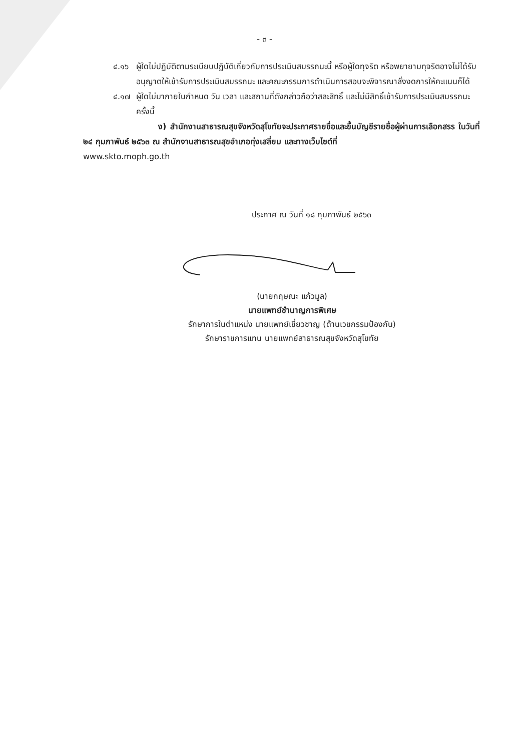- ๓ -
๔.๑๖ ผู้ใดไม่ปฏิบัติตามระเบียบปฏิบัติเกี่ยวกับการประเมินสมรรถนะนี้ หรือผู้ใดทุจริต หรือพยายามทุจริตอาจไม่ได้รับอนุญาตให้เข้ารับการประเมินสมรรถนะ และคณะกรรมการดำเนินการสอบจะพิจารณาสั่งงดการให้คะแนนก็ได้
๔.๑๗ ผู้ใดไม่มาภายในกำหนด วัน เวลา และสถานที่ดังกล่าวถือว่าสละสิทธิ์ และไม่มีสิทธิ์เข้ารับการประเมินสมรรถนะครั้งนี้
ง) สำนักงานสาธารณสุขจังหวัดสุโขทัยจะประกาศรายชื่อและขึ้นบัญชีรายชื่อผู้ผ่านการเลือกสรร ในวันที่ ๒๔ กุมภาพันธ์ ๒๕๖๓ ณ สำนักงานสาธารณสุขอำเภอทุ่งเสลี่ยม และทางเว็บไซต์ที่
www.skto.moph.go.th
ประกาศ ณ วันที่ ๑๘ กุมภาพันธ์ ๒๕๖๓
(นายกฤษณะ แก้วมูล)
นายแพทย์ชำนาญการพิเศษ
รักษาการในตำแหน่ง นายแพทย์เชี่ยวชาญ (ด้านเวชกรรมป้องกัน)
รักษาราชการแทน นายแพทย์สาธารณสุขจังหวัดสุโขทัย